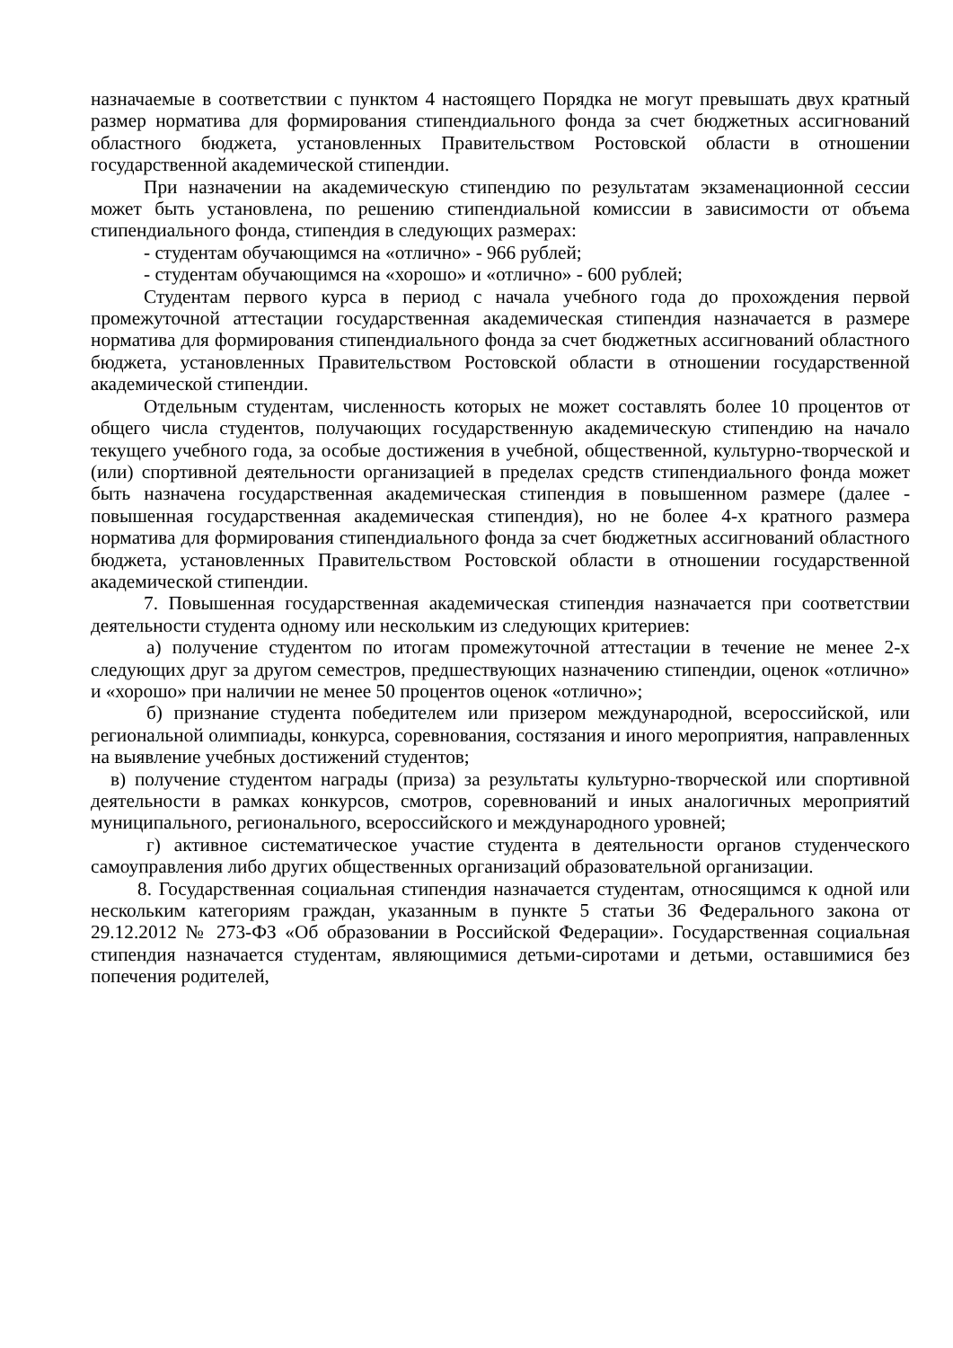назначаемые в соответствии с пунктом 4 настоящего Порядка не могут превышать двух кратный размер норматива для формирования стипендиального фонда за счет бюджетных ассигнований областного бюджета, установленных Правительством Ростовской области в отношении государственной академической стипендии.
При назначении на академическую стипендию по результатам экзаменационной сессии может быть установлена, по решению стипендиальной комиссии в зависимости от объема стипендиального фонда, стипендия в следующих размерах:
- студентам обучающимся на «отлично» - 966 рублей;
- студентам обучающимся на «хорошо» и «отлично» - 600 рублей;
Студентам первого курса в период с начала учебного года до прохождения первой промежуточной аттестации государственная академическая стипендия назначается в размере норматива для формирования стипендиального фонда за счет бюджетных ассигнований областного бюджета, установленных Правительством Ростовской области в отношении государственной академической стипендии.
Отдельным студентам, численность которых не может составлять более 10 процентов от общего числа студентов, получающих государственную академическую стипендию на начало текущего учебного года, за особые достижения в учебной, общественной, культурно-творческой и (или) спортивной деятельности организацией в пределах средств стипендиального фонда может быть назначена государственная академическая стипендия в повышенном размере (далее - повышенная государственная академическая стипендия), но не более 4-х кратного размера норматива для формирования стипендиального фонда за счет бюджетных ассигнований областного бюджета, установленных Правительством Ростовской области в отношении государственной академической стипендии.
7. Повышенная государственная академическая стипендия назначается при соответствии деятельности студента одному или нескольким из следующих критериев:
а) получение студентом по итогам промежуточной аттестации в течение не менее 2-х следующих друг за другом семестров, предшествующих назначению стипендии, оценок «отлично» и «хорошо» при наличии не менее 50 процентов оценок «отлично»;
б) признание студента победителем или призером международной, всероссийской, или региональной олимпиады, конкурса, соревнования, состязания и иного мероприятия, направленных на выявление учебных достижений студентов;
в) получение студентом награды (приза) за результаты культурно-творческой или спортивной деятельности в рамках конкурсов, смотров, соревнований и иных аналогичных мероприятий муниципального, регионального, всероссийского и международного уровней;
г) активное систематическое участие студента в деятельности органов студенческого самоуправления либо других общественных организаций образовательной организации.
8. Государственная социальная стипендия назначается студентам, относящимся к одной или нескольким категориям граждан, указанным в пункте 5 статьи 36 Федерального закона от 29.12.2012 № 273-ФЗ «Об образовании в Российской Федерации». Государственная социальная стипендия назначается студентам, являющимися детьми-сиротами и детьми, оставшимися без попечения родителей,